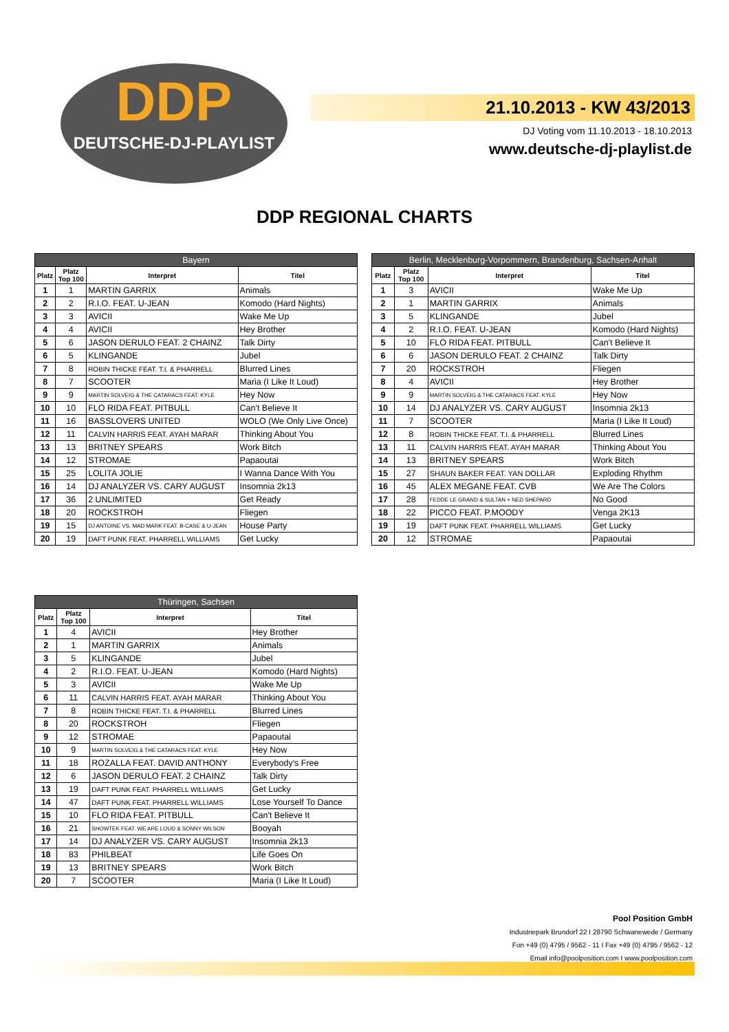DDP
DEUTSCHE-DJ-PLAYLIST
21.10.2013 - KW 43/2013
DJ Voting vom 11.10.2013 - 18.10.2013
www.deutsche-dj-playlist.de
DDP REGIONAL CHARTS
| Bayern | | | |
| --- | --- | --- | --- |
| Platz | Platz Top 100 | Interpret | Titel |
| 1 | 1 | MARTIN GARRIX | Animals |
| 2 | 2 | R.I.O. FEAT. U-JEAN | Komodo (Hard Nights) |
| 3 | 3 | AVICII | Wake Me Up |
| 4 | 4 | AVICII | Hey Brother |
| 5 | 6 | JASON DERULO FEAT. 2 CHAINZ | Talk Dirty |
| 6 | 5 | KLINGANDE | Jubel |
| 7 | 8 | ROBIN THICKE FEAT. T.I. & PHARRELL | Blurred Lines |
| 8 | 7 | SCOOTER | Maria (I Like It Loud) |
| 9 | 9 | MARTIN SOLVEIG & THE CATARACS FEAT. KYLE | Hey Now |
| 10 | 10 | FLO RIDA FEAT. PITBULL | Can't Believe It |
| 11 | 16 | BASSLOVERS UNITED | WOLO (We Only Live Once) |
| 12 | 11 | CALVIN HARRIS FEAT. AYAH MARAR | Thinking About You |
| 13 | 13 | BRITNEY SPEARS | Work Bitch |
| 14 | 12 | STROMAE | Papaoutai |
| 15 | 25 | LOLITA JOLIE | I Wanna Dance With You |
| 16 | 14 | DJ ANALYZER VS. CARY AUGUST | Insomnia 2k13 |
| 17 | 36 | 2 UNLIMITED | Get Ready |
| 18 | 20 | ROCKSTROH | Fliegen |
| 19 | 15 | DJ ANTOINE VS. MAD MARK FEAT. B-CASE & U-JEAN | House Party |
| 20 | 19 | DAFT PUNK FEAT. PHARRELL WILLIAMS | Get Lucky |
| Berlin, Mecklenburg-Vorpommern, Brandenburg, Sachsen-Anhalt | | | |
| --- | --- | --- | --- |
| Platz | Platz Top 100 | Interpret | Titel |
| 1 | 3 | AVICII | Wake Me Up |
| 2 | 1 | MARTIN GARRIX | Animals |
| 3 | 5 | KLINGANDE | Jubel |
| 4 | 2 | R.I.O. FEAT. U-JEAN | Komodo (Hard Nights) |
| 5 | 10 | FLO RIDA FEAT. PITBULL | Can't Believe It |
| 6 | 6 | JASON DERULO FEAT. 2 CHAINZ | Talk Dirty |
| 7 | 20 | ROCKSTROH | Fliegen |
| 8 | 4 | AVICII | Hey Brother |
| 9 | 9 | MARTIN SOLVEIG & THE CATARACS FEAT. KYLE | Hey Now |
| 10 | 14 | DJ ANALYZER VS. CARY AUGUST | Insomnia 2k13 |
| 11 | 7 | SCOOTER | Maria (I Like It Loud) |
| 12 | 8 | ROBIN THICKE FEAT. T.I. & PHARRELL | Blurred Lines |
| 13 | 11 | CALVIN HARRIS FEAT. AYAH MARAR | Thinking About You |
| 14 | 13 | BRITNEY SPEARS | Work Bitch |
| 15 | 27 | SHAUN BAKER FEAT. YAN DOLLAR | Exploding Rhythm |
| 16 | 45 | ALEX MEGANE FEAT. CVB | We Are The Colors |
| 17 | 28 | FEDDE LE GRAND & SULTAN + NED SHEPARD | No Good |
| 18 | 22 | PICCO FEAT. P.MOODY | Venga 2K13 |
| 19 | 19 | DAFT PUNK FEAT. PHARRELL WILLIAMS | Get Lucky |
| 20 | 12 | STROMAE | Papaoutai |
| Thüringen, Sachsen | | | |
| --- | --- | --- | --- |
| Platz | Platz Top 100 | Interpret | Titel |
| 1 | 4 | AVICII | Hey Brother |
| 2 | 1 | MARTIN GARRIX | Animals |
| 3 | 5 | KLINGANDE | Jubel |
| 4 | 2 | R.I.O. FEAT. U-JEAN | Komodo (Hard Nights) |
| 5 | 3 | AVICII | Wake Me Up |
| 6 | 11 | CALVIN HARRIS FEAT. AYAH MARAR | Thinking About You |
| 7 | 8 | ROBIN THICKE FEAT. T.I. & PHARRELL | Blurred Lines |
| 8 | 20 | ROCKSTROH | Fliegen |
| 9 | 12 | STROMAE | Papaoutai |
| 10 | 9 | MARTIN SOLVEIG & THE CATARACS FEAT. KYLE | Hey Now |
| 11 | 18 | ROZALLA FEAT. DAVID ANTHONY | Everybody's Free |
| 12 | 6 | JASON DERULO FEAT. 2 CHAINZ | Talk Dirty |
| 13 | 19 | DAFT PUNK FEAT. PHARRELL WILLIAMS | Get Lucky |
| 14 | 47 | DAFT PUNK FEAT. PHARRELL WILLIAMS | Lose Yourself To Dance |
| 15 | 10 | FLO RIDA FEAT. PITBULL | Can't Believe It |
| 16 | 21 | SHOWTEK FEAT. WE ARE LOUD & SONNY WILSON | Booyah |
| 17 | 14 | DJ ANALYZER VS. CARY AUGUST | Insomnia 2k13 |
| 18 | 83 | PHILBEAT | Life Goes On |
| 19 | 13 | BRITNEY SPEARS | Work Bitch |
| 20 | 7 | SCOOTER | Maria (I Like It Loud) |
Pool Position GmbH
Industriepark Brundorf 22 I 28790 Schwanewede / Germany
Fon +49 (0) 4795 / 9562 - 11 I Fax +49 (0) 4795 / 9562 - 12
Email info@poolposition.com I www.poolposition.com